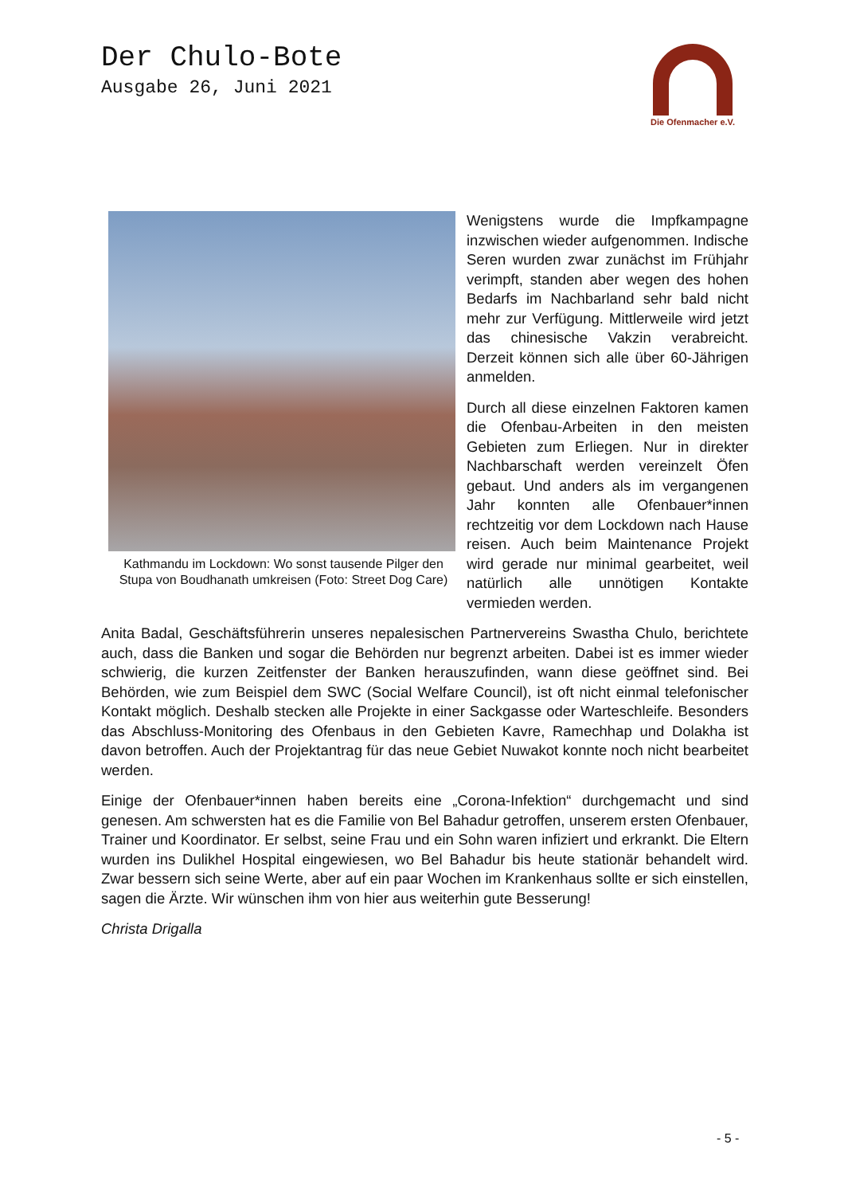Der Chulo-Bote
Ausgabe 26, Juni 2021
Die Ofenmacher e.V.
Kathmandu im Lockdown: Wo sonst tausende Pilger den Stupa von Boudhanath umkreisen (Foto: Street Dog Care)
Wenigstens wurde die Impfkampagne inzwischen wieder aufgenommen. Indische Seren wurden zwar zunächst im Frühjahr verimpft, standen aber wegen des hohen Bedarfs im Nachbarland sehr bald nicht mehr zur Verfügung. Mittlerweile wird jetzt das chinesische Vakzin verabreicht. Derzeit können sich alle über 60-Jährigen anmelden.
Durch all diese einzelnen Faktoren kamen die Ofenbau-Arbeiten in den meisten Gebieten zum Erliegen. Nur in direkter Nachbarschaft werden vereinzelt Öfen gebaut. Und anders als im vergangenen Jahr konnten alle Ofenbauer*innen rechtzeitig vor dem Lockdown nach Hause reisen. Auch beim Maintenance Projekt wird gerade nur minimal gearbeitet, weil natürlich alle unnötigen Kontakte vermieden werden.
Anita Badal, Geschäftsführerin unseres nepalesischen Partnervereins Swastha Chulo, berichtete auch, dass die Banken und sogar die Behörden nur begrenzt arbeiten. Dabei ist es immer wieder schwierig, die kurzen Zeitfenster der Banken herauszufinden, wann diese geöffnet sind. Bei Behörden, wie zum Beispiel dem SWC (Social Welfare Council), ist oft nicht einmal telefonischer Kontakt möglich. Deshalb stecken alle Projekte in einer Sackgasse oder Warteschleife. Besonders das Abschluss-Monitoring des Ofenbaus in den Gebieten Kavre, Ramechhap und Dolakha ist davon betroffen. Auch der Projektantrag für das neue Gebiet Nuwakot konnte noch nicht bearbeitet werden.
Einige der Ofenbauer*innen haben bereits eine „Corona-Infektion“ durchgemacht und sind genesen. Am schwersten hat es die Familie von Bel Bahadur getroffen, unserem ersten Ofenbauer, Trainer und Koordinator. Er selbst, seine Frau und ein Sohn waren infiziert und erkrankt. Die Eltern wurden ins Dulikhel Hospital eingewiesen, wo Bel Bahadur bis heute stationär behandelt wird. Zwar bessern sich seine Werte, aber auf ein paar Wochen im Krankenhaus sollte er sich einstellen, sagen die Ärzte. Wir wünschen ihm von hier aus weiterhin gute Besserung!
Christa Drigalla
- 5 -